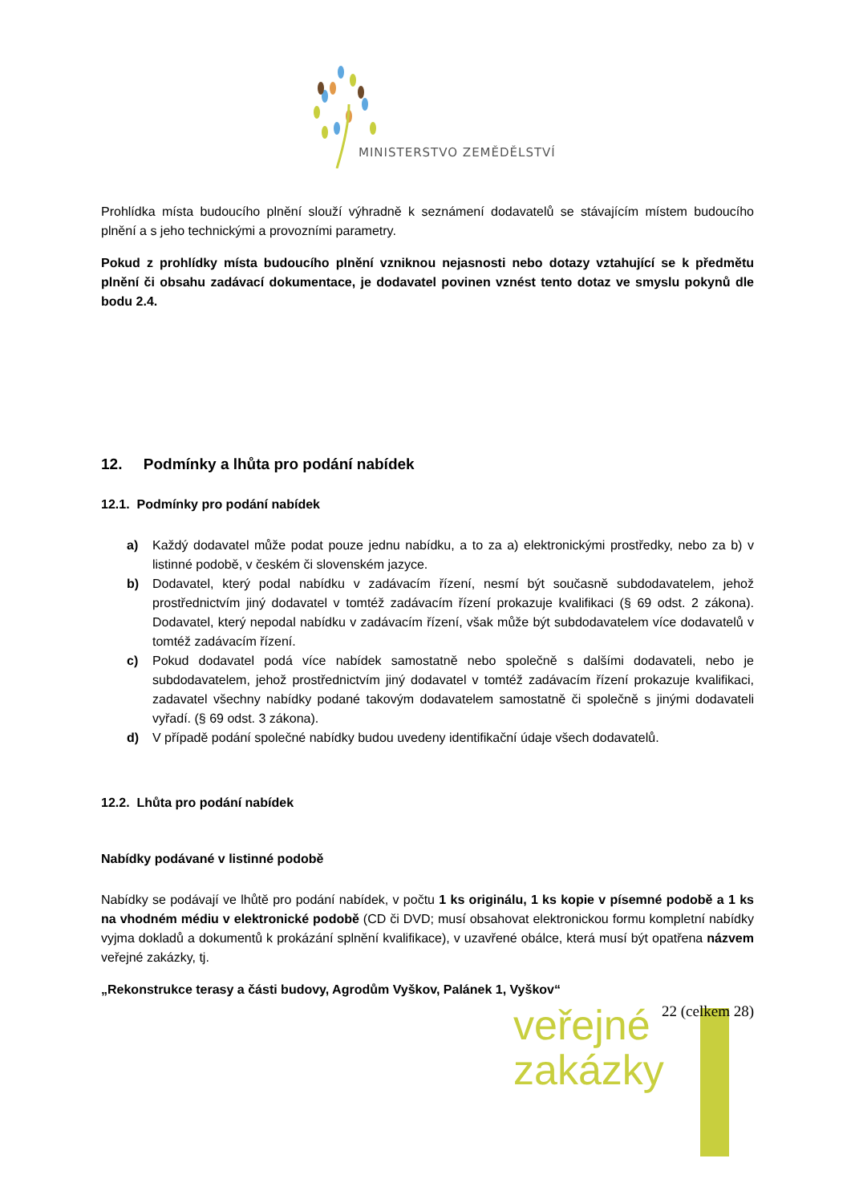MINISTERSTVO ZEMĚDĚLSTVÍ
Prohlídka místa budoucího plnění slouží výhradně k seznámení dodavatelů se stávajícím místem budoucího plnění a s jeho technickými a provozními parametry.
Pokud z prohlídky místa budoucího plnění vzniknou nejasnosti nebo dotazy vztahující se k předmětu plnění či obsahu zadávací dokumentace, je dodavatel povinen vznést tento dotaz ve smyslu pokynů dle bodu 2.4.
12. Podmínky a lhůta pro podání nabídek
12.1. Podmínky pro podání nabídek
a) Každý dodavatel může podat pouze jednu nabídku, a to za a) elektronickými prostředky, nebo za b) v listinné podobě, v českém či slovenském jazyce.
b) Dodavatel, který podal nabídku v zadávacím řízení, nesmí být současně subdodavatelem, jehož prostřednictvím jiný dodavatel v tomtéž zadávacím řízení prokazuje kvalifikaci (§ 69 odst. 2 zákona). Dodavatel, který nepodal nabídku v zadávacím řízení, však může být subdodavatelem více dodavatelů v tomtéž zadávacím řízení.
c) Pokud dodavatel podá více nabídek samostatně nebo společně s dalšími dodavateli, nebo je subdodavatelem, jehož prostřednictvím jiný dodavatel v tomtéž zadávacím řízení prokazuje kvalifikaci, zadavatel všechny nabídky podané takovým dodavatelem samostatně či společně s jinými dodavateli vyřadí. (§ 69 odst. 3 zákona).
d) V případě podání společné nabídky budou uvedeny identifikační údaje všech dodavatelů.
12.2. Lhůta pro podání nabídek
Nabídky podávané v listinné podobě
Nabídky se podávají ve lhůtě pro podání nabídek, v počtu 1 ks originálu, 1 ks kopie v písemné podobě a 1 ks na vhodném médiu v elektronické podobě (CD či DVD; musí obsahovat elektronickou formu kompletní nabídky vyjma dokladů a dokumentů k prokázání splnění kvalifikace), v uzavřené obálce, která musí být opatřena názvem veřejné zakázky, tj.
„Rekonstrukce terasy a části budovy, Agrodům Vyškov, Palánek 1, Vyškov“
22 (celkem 28)
veřejné
zakázky